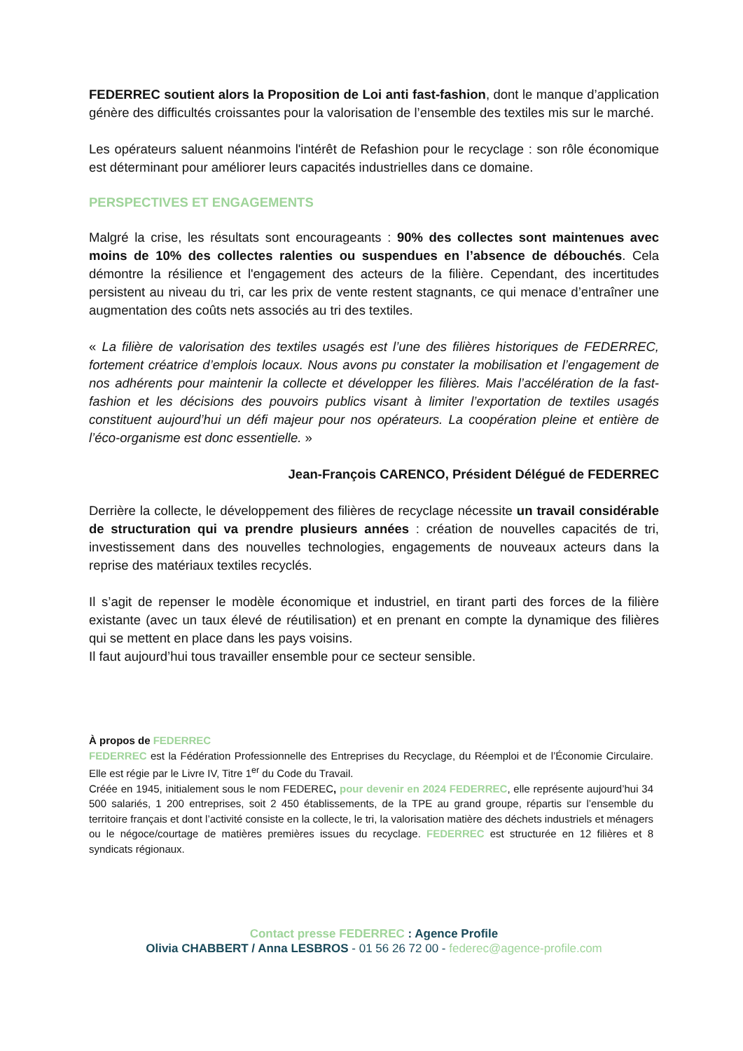FEDERREC soutient alors la Proposition de Loi anti fast-fashion, dont le manque d’application génère des difficultés croissantes pour la valorisation de l’ensemble des textiles mis sur le marché.
Les opérateurs saluent néanmoins l'intérêt de Refashion pour le recyclage : son rôle économique est déterminant pour améliorer leurs capacités industrielles dans ce domaine.
PERSPECTIVES ET ENGAGEMENTS
Malgré la crise, les résultats sont encourageants : 90% des collectes sont maintenues avec moins de 10% des collectes ralenties ou suspendues en l’absence de débouchés. Cela démontre la résilience et l'engagement des acteurs de la filière. Cependant, des incertitudes persistent au niveau du tri, car les prix de vente restent stagnants, ce qui menace d’entraîner une augmentation des coûts nets associés au tri des textiles.
« La filière de valorisation des textiles usagés est l’une des filières historiques de FEDERREC, fortement créatrice d’emplois locaux. Nous avons pu constater la mobilisation et l’engagement de nos adhérents pour maintenir la collecte et développer les filières. Mais l’accélération de la fast-fashion et les décisions des pouvoirs publics visant à limiter l’exportation de textiles usagés constituent aujourd’hui un défi majeur pour nos opérateurs. La coopération pleine et entière de l’éco-organisme est donc essentielle. »
Jean-François CARENCO, Président Délégué de FEDERREC
Derrière la collecte, le développement des filières de recyclage nécessite un travail considérable de structuration qui va prendre plusieurs années : création de nouvelles capacités de tri, investissement dans des nouvelles technologies, engagements de nouveaux acteurs dans la reprise des matériaux textiles recyclés.
Il s’agit de repenser le modèle économique et industriel, en tirant parti des forces de la filière existante (avec un taux élevé de réutilisation) et en prenant en compte la dynamique des filières qui se mettent en place dans les pays voisins.
Il faut aujourd’hui tous travailler ensemble pour ce secteur sensible.
À propos de FEDERREC
FEDERREC est la Fédération Professionnelle des Entreprises du Recyclage, du Réemploi et de l’Économie Circulaire. Elle est régie par le Livre IV, Titre 1<sup>er</sup> du Code du Travail.
Créée en 1945, initialement sous le nom FEDEREC, pour devenir en 2024 FEDERREC, elle représente aujourd’hui 34 500 salariés, 1 200 entreprises, soit 2 450 établissements, de la TPE au grand groupe, répartis sur l’ensemble du territoire français et dont l’activité consiste en la collecte, le tri, la valorisation matière des déchets industriels et ménagers ou le négoce/courtage de matières premières issues du recyclage. FEDERREC est structurée en 12 filières et 8 syndicats régionaux.
Contact presse FEDERREC : Agence Profile
Olivia CHABBERT / Anna LESBROS - 01 56 26 72 00 - federec@agence-profile.com